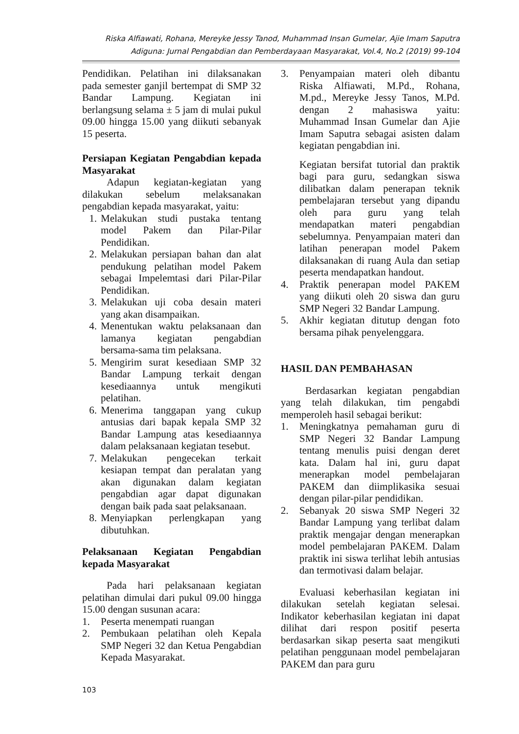Riska Alfiawati, Rohana, Mereyke Jessy Tanod, Muhammad Insan Gumelar, Ajie Imam Saputra
Adiguna: Jurnal Pengabdian dan Pemberdayaan Masyarakat, Vol.4, No.2 (2019) 99-104
Pendidikan. Pelatihan ini dilaksanakan pada semester ganjil bertempat di SMP 32 Bandar Lampung. Kegiatan ini berlangsung selama ± 5 jam di mulai pukul 09.00 hingga 15.00 yang diikuti sebanyak 15 peserta.
Persiapan Kegiatan Pengabdian kepada Masyarakat
Adapun kegiatan-kegiatan yang dilakukan sebelum melaksanakan pengabdian kepada masyarakat, yaitu:
1. Melakukan studi pustaka tentang model Pakem dan Pilar-Pilar Pendidikan.
2. Melakukan persiapan bahan dan alat pendukung pelatihan model Pakem sebagai Impelemtasi dari Pilar-Pilar Pendidikan.
3. Melakukan uji coba desain materi yang akan disampaikan.
4. Menentukan waktu pelaksanaan dan lamanya kegiatan pengabdian bersama-sama tim pelaksana.
5. Mengirim surat kesediaan SMP 32 Bandar Lampung terkait dengan kesediaannya untuk mengikuti pelatihan.
6. Menerima tanggapan yang cukup antusias dari bapak kepala SMP 32 Bandar Lampung atas kesediaannya dalam pelaksanaan kegiatan tesebut.
7. Melakukan pengecekan terkait kesiapan tempat dan peralatan yang akan digunakan dalam kegiatan pengabdian agar dapat digunakan dengan baik pada saat pelaksanaan.
8. Menyiapkan perlengkapan yang dibutuhkan.
Pelaksanaan Kegiatan Pengabdian kepada Masyarakat
Pada hari pelaksanaan kegiatan pelatihan dimulai dari pukul 09.00 hingga 15.00 dengan susunan acara:
1. Peserta menempati ruangan
2. Pembukaan pelatihan oleh Kepala SMP Negeri 32 dan Ketua Pengabdian Kepada Masyarakat.
3. Penyampaian materi oleh dibantu Riska Alfiawati, M.Pd., Rohana, M.pd., Mereyke Jessy Tanos, M.Pd. dengan 2 mahasiswa yaitu: Muhammad Insan Gumelar dan Ajie Imam Saputra sebagai asisten dalam kegiatan pengabdian ini.
Kegiatan bersifat tutorial dan praktik bagi para guru, sedangkan siswa dilibatkan dalam penerapan teknik pembelajaran tersebut yang dipandu oleh para guru yang telah mendapatkan materi pengabdian sebelumnya. Penyampaian materi dan latihan penerapan model Pakem dilaksanakan di ruang Aula dan setiap peserta mendapatkan handout.
4. Praktik penerapan model PAKEM yang diikuti oleh 20 siswa dan guru SMP Negeri 32 Bandar Lampung.
5. Akhir kegiatan ditutup dengan foto bersama pihak penyelenggara.
HASIL DAN PEMBAHASAN
Berdasarkan kegiatan pengabdian yang telah dilakukan, tim pengabdi memperoleh hasil sebagai berikut:
1. Meningkatnya pemahaman guru di SMP Negeri 32 Bandar Lampung tentang menulis puisi dengan deret kata. Dalam hal ini, guru dapat menerapkan model pembelajaran PAKEM dan diimplikasika sesuai dengan pilar-pilar pendidikan.
2. Sebanyak 20 siswa SMP Negeri 32 Bandar Lampung yang terlibat dalam praktik mengajar dengan menerapkan model pembelajaran PAKEM. Dalam praktik ini siswa terlihat lebih antusias dan termotivasi dalam belajar.
Evaluasi keberhasilan kegiatan ini dilakukan setelah kegiatan selesai. Indikator keberhasilan kegiatan ini dapat dilihat dari respon positif peserta berdasarkan sikap peserta saat mengikuti pelatihan penggunaan model pembelajaran PAKEM dan para guru
103